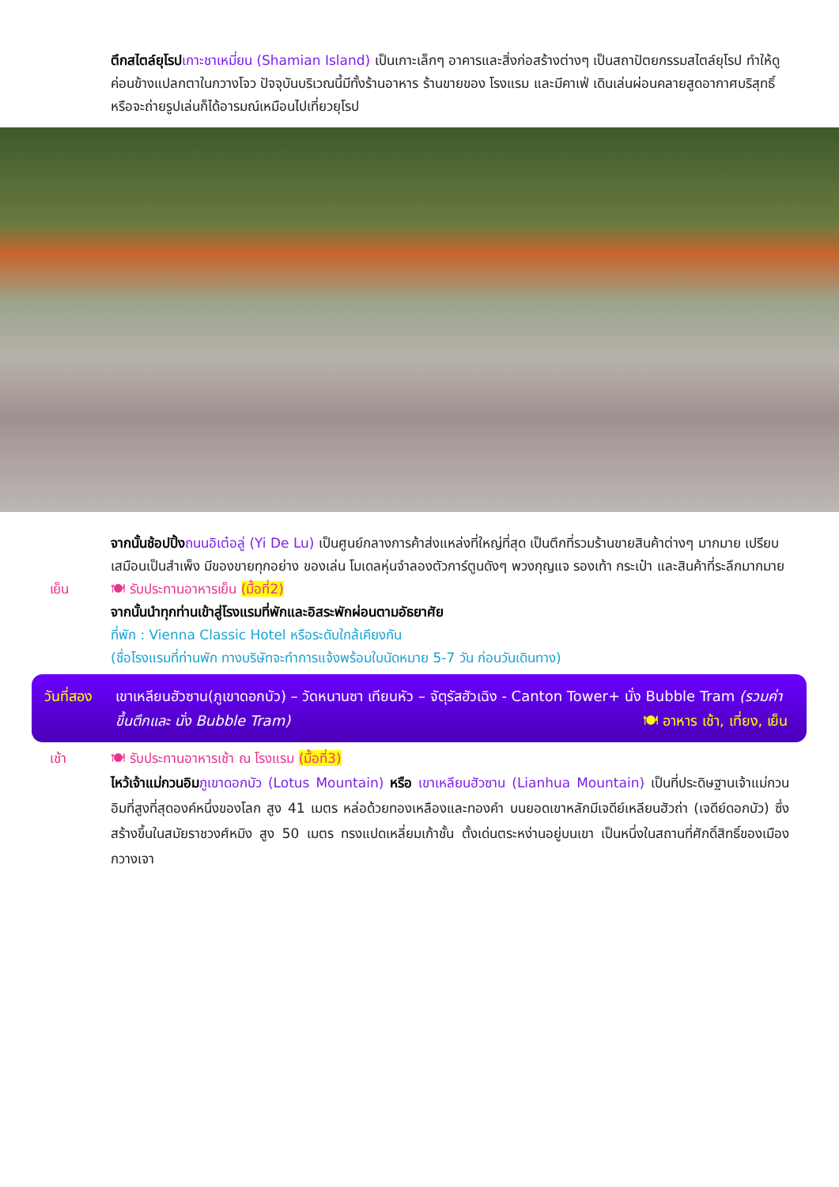ตึกสไตล์ยุโรป เกาะชาเหมี่ยน (Shamian Island) เป็นเกาะเล็กๆ อาคารและสิ่งก่อสร้างต่างๆ เป็นสถาปัตยกรรมสไตล์ยุโรป ทำให้ดูค่อนข้างแปลกตาในกวางโจว ปัจจุบันบริเวณนี้มีทั้งร้านอาหาร ร้านขายของ โรงแรม และมีคาเฟ่ เดินเล่นผ่อนคลายสูดอากาศบริสุทธิ์ หรือจะถ่ายรูปเล่นก็ได้อารมณ์เหมือนไปเที่ยวยุโรป
จากนั้นช้อปปิ้ง ถนนอิเต๋อลู่ (Yi De Lu) เป็นศูนย์กลางการค้าส่งแหล่งที่ใหญ่ที่สุด เป็นตึกที่รวมร้านขายสินค้าต่างๆ มากมาย เปรียบเสมือนเป็นสำเพ็ง มีของขายทุกอย่าง ของเล่น โมเดลหุ่นจำลองตัวการ์ตูนดังๆ พวงกุญแจ รองเท้า กระเป๋า และสินค้าที่ระลึกมากมาย
เย็น 🍽 รับประทานอาหารเย็น (มื้อที่2)
จากนั้นนำทุกท่านเข้าสู่โรงแรมที่พักและอิสระพักผ่อนตามอัธยาศัย
ที่พัก : Vienna Classic Hotel หรือระดับใกล้เคียงกัน
(ชื่อโรงแรมที่ท่านพัก ทางบริษัทจะทำการแจ้งพร้อมใบนัดหมาย 5-7 วัน ก่อนวันเดินทาง)
วันที่สอง
เขาเหลียนฮัวซาน(ภูเขาดอกบัว) – วัดหนานซา เทียนหัว – จัตุรัสฮัวเฉิง - Canton Tower+ นั่ง Bubble Tram (รวมค่าขึ้นตึกและ นั่ง Bubble Tram) 🍽 อาหาร เช้า, เที่ยง, เย็น
เช้า 🍽 รับประทานอาหารเช้า ณ โรงแรม (มื้อที่3)
ไหว้เจ้าแม่กวนอิม ภูเขาดอกบัว (Lotus Mountain) หรือ เขาเหลียนฮัวซาน (Lianhua Mountain) เป็นที่ประดิษฐานเจ้าแม่กวนอิมที่สูงที่สุดองค์หนึ่งของโลก สูง 41 เมตร หล่อด้วยทองเหลืองและทองคำ บนยอดเขาหลักมีเจดีย์เหลียนฮัวถ่า (เจดีย์ดอกบัว) ซึ่งสร้างขึ้นในสมัยราชวงศ์หมิง สูง 50 เมตร ทรงแปดเหลี่ยมเก้าชั้น ตั้งเด่นตระหง่านอยู่บนเขา เป็นหนึ่งในสถานที่ศักดิ์สิทธิ์ของเมืองกวางเจา